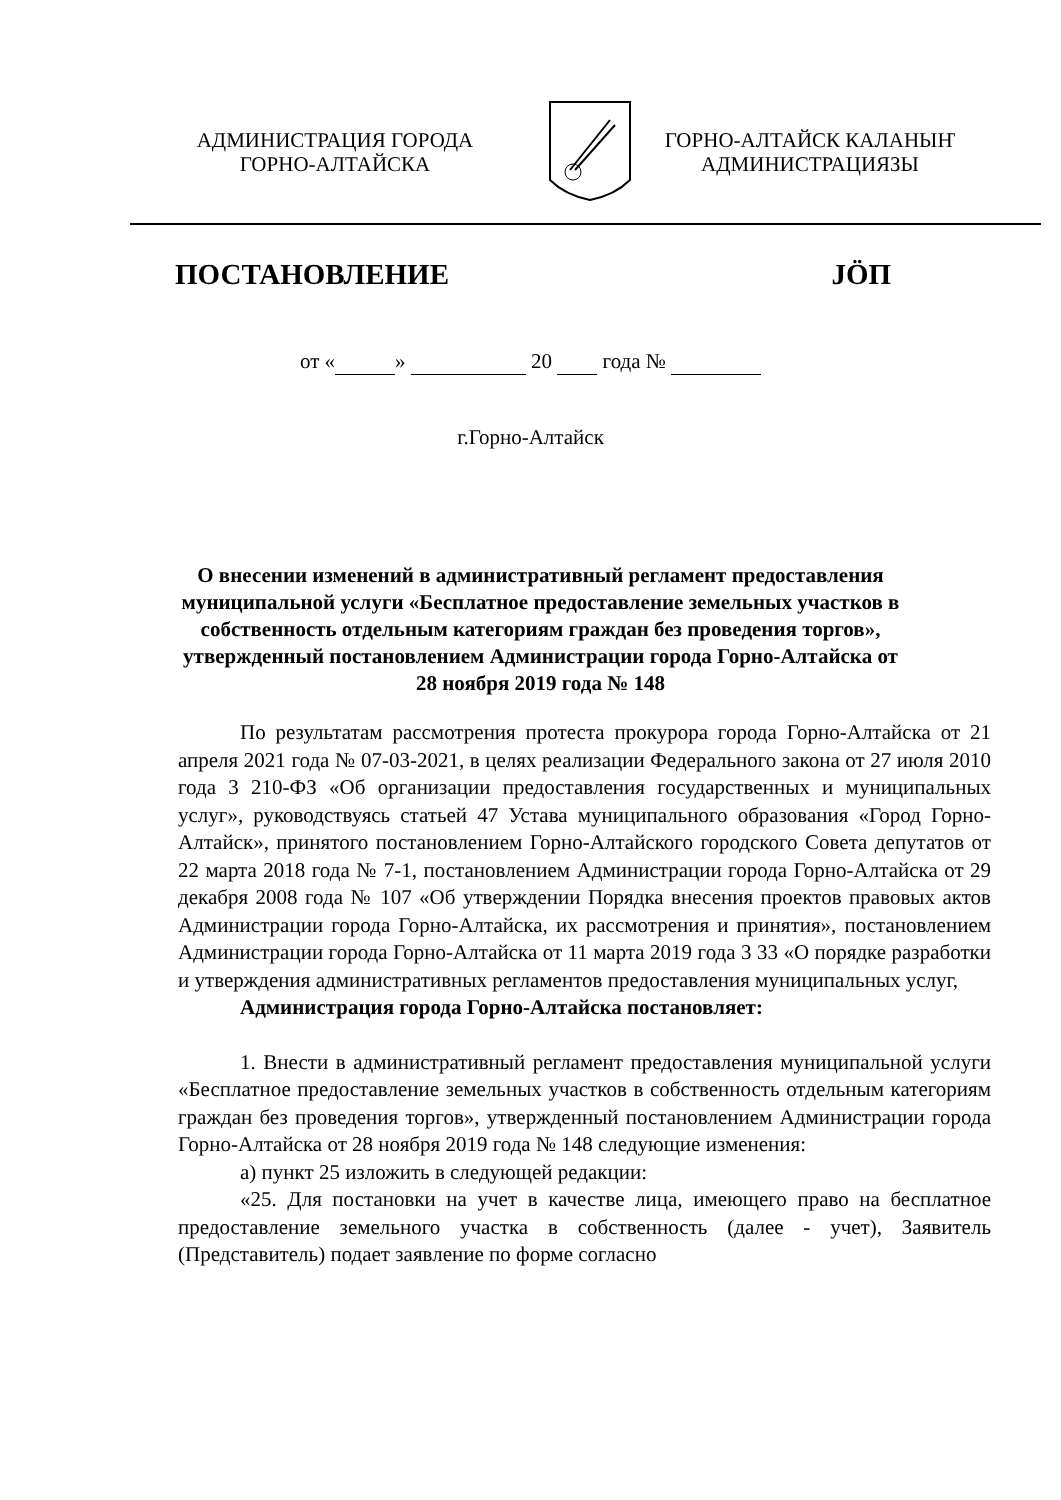АДМИНИСТРАЦИЯ ГОРОДА
ГОРНО-АЛТАЙСКА
ГОРНО-АЛТАЙСК КАЛАНЫҤ
АДМИНИСТРАЦИЯЗЫ
ПОСТАНОВЛЕНИЕ JӦП
от « » 20 года №
г.Горно-Алтайск
О внесении изменений в административный регламент предоставления муниципальной услуги «Бесплатное предоставление земельных участков в собственность отдельным категориям граждан без проведения торгов», утвержденный постановлением Администрации города Горно-Алтайска от 28 ноября 2019 года № 148
По результатам рассмотрения протеста прокурора города Горно-Алтайска от 21 апреля 2021 года № 07-03-2021, в целях реализации Федерального закона от 27 июля 2010 года 3 210-ФЗ «Об организации предоставления государственных и муниципальных услуг», руководствуясь статьей 47 Устава муниципального образования «Город Горно-Алтайск», принятого постановлением Горно-Алтайского городского Совета депутатов от 22 марта 2018 года № 7-1, постановлением Администрации города Горно-Алтайска от 29 декабря 2008 года № 107 «Об утверждении Порядка внесения проектов правовых актов Администрации города Горно-Алтайска, их рассмотрения и принятия», постановлением Администрации города Горно-Алтайска от 11 марта 2019 года 3 33 «О порядке разработки и утверждения административных регламентов предоставления муниципальных услуг,
Администрация города Горно-Алтайска постановляет:
1. Внести в административный регламент предоставления муниципальной услуги «Бесплатное предоставление земельных участков в собственность отдельным категориям граждан без проведения торгов», утвержденный постановлением Администрации города Горно-Алтайска от 28 ноября 2019 года № 148 следующие изменения:
а) пункт 25 изложить в следующей редакции:
«25. Для постановки на учет в качестве лица, имеющего право на бесплатное предоставление земельного участка в собственность (далее - учет), Заявитель (Представитель) подает заявление по форме согласно